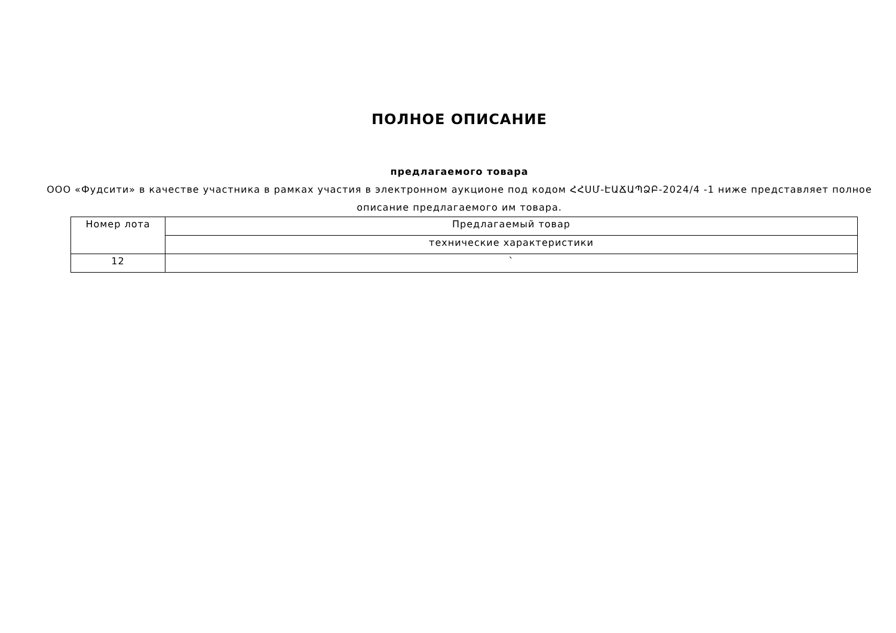ПОЛНОЕ ОПИСАНИЕ
предлагаемого товара
ООО «Фудсити» в качестве участника в рамках участия в электронном аукционе под кодом ՀՀՍՄ-ԷԱՃԱՊՁԲ-2024/4 -1 ниже представляет полное описание предлагаемого им товара.
| Номер лота | Предлагаемый товар |
| | технические характеристики |
| 12 | ` |